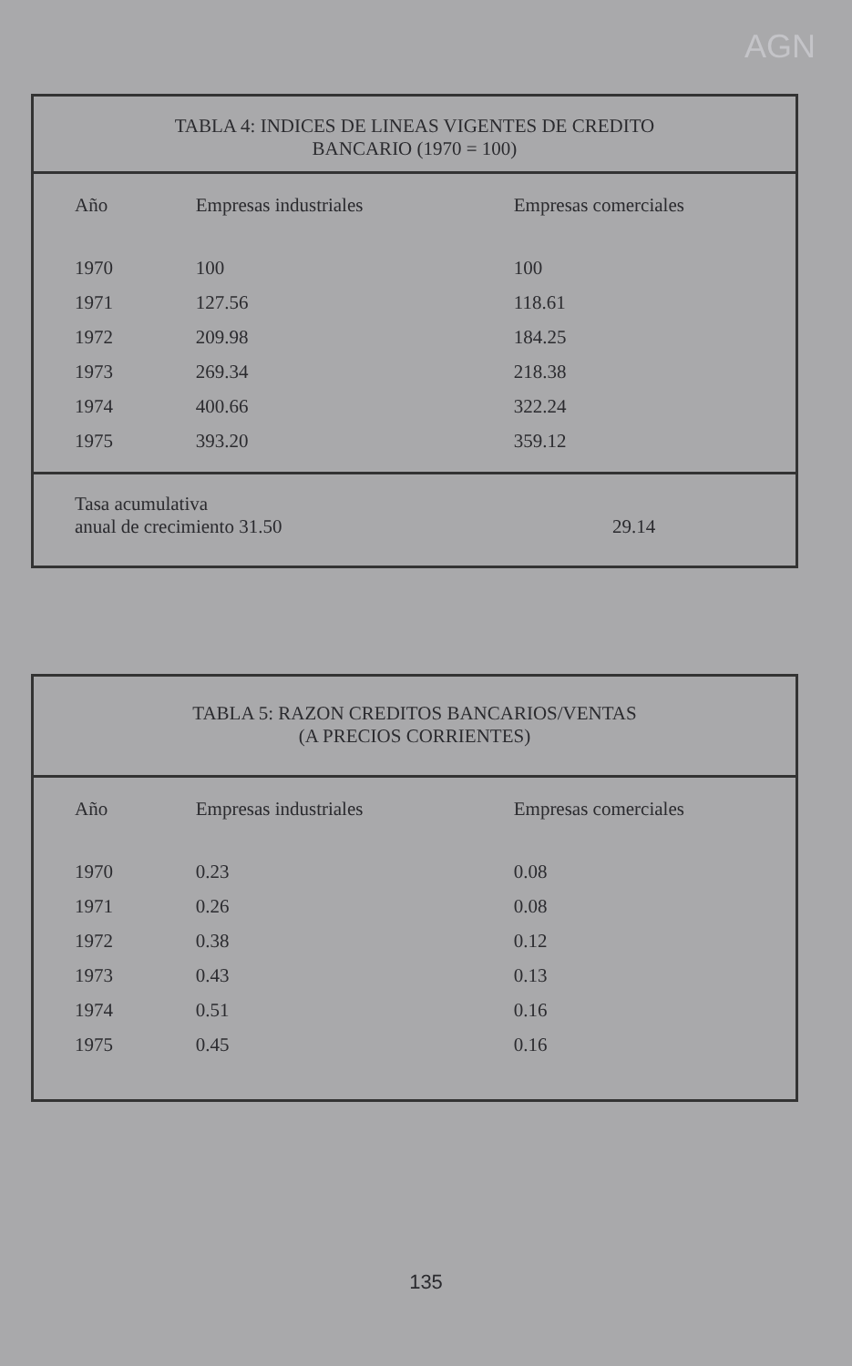AGN
TABLA 4: INDICES DE LINEAS VIGENTES DE CREDITO
BANCARIO (1970 = 100)
| Año | Empresas industriales | Empresas comerciales |
| --- | --- | --- |
| 1970 | 100 | 100 |
| 1971 | 127.56 | 118.61 |
| 1972 | 209.98 | 184.25 |
| 1973 | 269.34 | 218.38 |
| 1974 | 400.66 | 322.24 |
| 1975 | 393.20 | 359.12 |
Tasa acumulativa
anual de crecimiento 31.50 29.14
TABLA 5: RAZON CREDITOS BANCARIOS/VENTAS
(A PRECIOS CORRIENTES)
| Año | Empresas industriales | Empresas comerciales |
| --- | --- | --- |
| 1970 | 0.23 | 0.08 |
| 1971 | 0.26 | 0.08 |
| 1972 | 0.38 | 0.12 |
| 1973 | 0.43 | 0.13 |
| 1974 | 0.51 | 0.16 |
| 1975 | 0.45 | 0.16 |
135